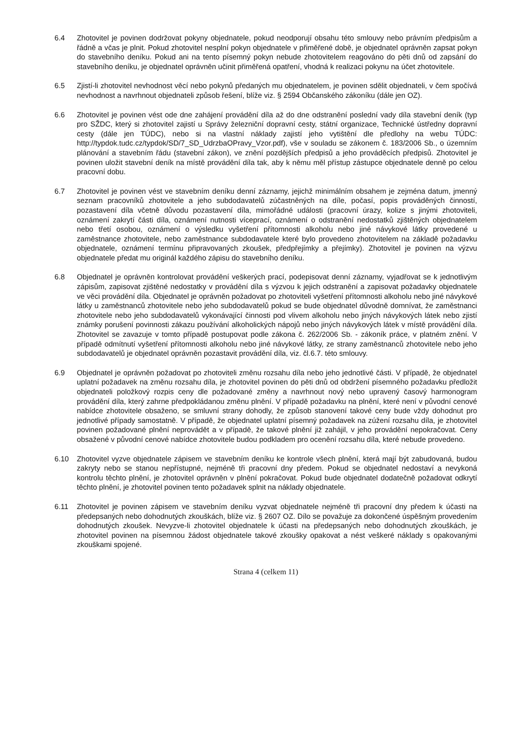6.4 Zhotovitel je povinen dodržovat pokyny objednatele, pokud neodporují obsahu této smlouvy nebo právním předpisům a řádně a včas je plnit. Pokud zhotovitel nesplní pokyn objednatele v přiměřené době, je objednatel oprávněn zapsat pokyn do stavebního deníku. Pokud ani na tento písemný pokyn nebude zhotovitelem reagováno do pěti dnů od zapsání do stavebního deníku, je objednatel oprávněn učinit přiměřená opatření, vhodná k realizaci pokynu na účet zhotovitele.
6.5 Zjistí-li zhotovitel nevhodnost věcí nebo pokynů předaných mu objednatelem, je povinen sdělit objednateli, v čem spočívá nevhodnost a navrhnout objednateli způsob řešení, blíže viz. § 2594 Občanského zákoníku (dále jen OZ).
6.6 Zhotovitel je povinen vést ode dne zahájení provádění díla až do dne odstranění poslední vady díla stavební deník (typ pro SŽDC, který si zhotovitel zajistí u Správy železniční dopravní cesty, státní organizace, Technické ústředny dopravní cesty (dále jen TÚDC), nebo si na vlastní náklady zajistí jeho vytištění dle předlohy na webu TÚDC: http://typdok.tudc.cz/typdok/SD/7_SD_UdrzbaOPravy_Vzor.pdf), vše v souladu se zákonem č. 183/2006 Sb., o územním plánování a stavebním řádu (stavební zákon), ve znění pozdějších předpisů a jeho prováděcích předpisů. Zhotovitel je povinen uložit stavební deník na místě provádění díla tak, aby k němu měl přístup zástupce objednatele denně po celou pracovní dobu.
6.7 Zhotovitel je povinen vést ve stavebním deníku denní záznamy, jejichž minimálním obsahem je zejména datum, jmenný seznam pracovníků zhotovitele a jeho subdodavatelů zúčastněných na díle, počasí, popis prováděných činností, pozastavení díla včetně důvodu pozastavení díla, mimořádné události (pracovní úrazy, kolize s jinými zhotoviteli, oznámení zakrytí části díla, oznámení nutnosti víceprací, oznámení o odstranění nedostatků zjištěných objednatelem nebo třetí osobou, oznámení o výsledku vyšetření přítomnosti alkoholu nebo jiné návykové látky provedené u zaměstnance zhotovitele, nebo zaměstnance subdodavatele které bylo provedeno zhotovitelem na základě požadavku objednatele, oznámení termínu připravovaných zkoušek, předpřejímky a přejímky). Zhotovitel je povinen na výzvu objednatele předat mu originál každého zápisu do stavebního deníku.
6.8 Objednatel je oprávněn kontrolovat provádění veškerých prací, podepisovat denní záznamy, vyjadřovat se k jednotlivým zápisům, zapisovat zjištěné nedostatky v provádění díla s výzvou k jejich odstranění a zapisovat požadavky objednatele ve věci provádění díla. Objednatel je oprávněn požadovat po zhotoviteli vyšetření přítomnosti alkoholu nebo jiné návykové látky u zaměstnanců zhotovitele nebo jeho subdodavatelů pokud se bude objednatel důvodně domnívat, že zaměstnanci zhotovitele nebo jeho subdodavatelů vykonávající činnosti pod vlivem alkoholu nebo jiných návykových látek nebo zjistí známky porušení povinnosti zákazu používání alkoholických nápojů nebo jiných návykových látek v místě provádění díla. Zhotovitel se zavazuje v tomto případě postupovat podle zákona č. 262/2006 Sb. - zákoník práce, v platném znění. V případě odmítnutí vyšetření přítomnosti alkoholu nebo jiné návykové látky, ze strany zaměstnanců zhotovitele nebo jeho subdodavatelů je objednatel oprávněn pozastavit provádění díla, viz. čl.6.7. této smlouvy.
6.9 Objednatel je oprávněn požadovat po zhotoviteli změnu rozsahu díla nebo jeho jednotlivé části. V případě, že objednatel uplatní požadavek na změnu rozsahu díla, je zhotovitel povinen do pěti dnů od obdržení písemného požadavku předložit objednateli položkový rozpis ceny dle požadované změny a navrhnout nový nebo upravený časový harmonogram provádění díla, který zahrne předpokládanou změnu plnění. V případě požadavku na plnění, které není v původní cenové nabídce zhotovitele obsaženo, se smluvní strany dohodly, že způsob stanovení takové ceny bude vždy dohodnut pro jednotlivé případy samostatně. V případě, že objednatel uplatní písemný požadavek na zúžení rozsahu díla, je zhotovitel povinen požadované plnění neprovádět a v případě, že takové plnění již zahájil, v jeho provádění nepokračovat. Ceny obsažené v původní cenové nabídce zhotovitele budou podkladem pro ocenění rozsahu díla, které nebude provedeno.
6.10 Zhotovitel vyzve objednatele zápisem ve stavebním deníku ke kontrole všech plnění, která mají být zabudovaná, budou zakryty nebo se stanou nepřístupné, nejméně tři pracovní dny předem. Pokud se objednatel nedostaví a nevykoná kontrolu těchto plnění, je zhotovitel oprávněn v plnění pokračovat. Pokud bude objednatel dodatečně požadovat odkrytí těchto plnění, je zhotovitel povinen tento požadavek splnit na náklady objednatele.
6.11 Zhotovitel je povinen zápisem ve stavebním deníku vyzvat objednatele nejméně tři pracovní dny předem k účasti na předepsaných nebo dohodnutých zkouškách, blíže viz. § 2607 OZ. Dílo se považuje za dokončené úspěšným provedením dohodnutých zkoušek. Nevyzve-li zhotovitel objednatele k účasti na předepsaných nebo dohodnutých zkouškách, je zhotovitel povinen na písemnou žádost objednatele takové zkoušky opakovat a nést veškeré náklady s opakovanými zkouškami spojené.
Strana 4 (celkem 11)